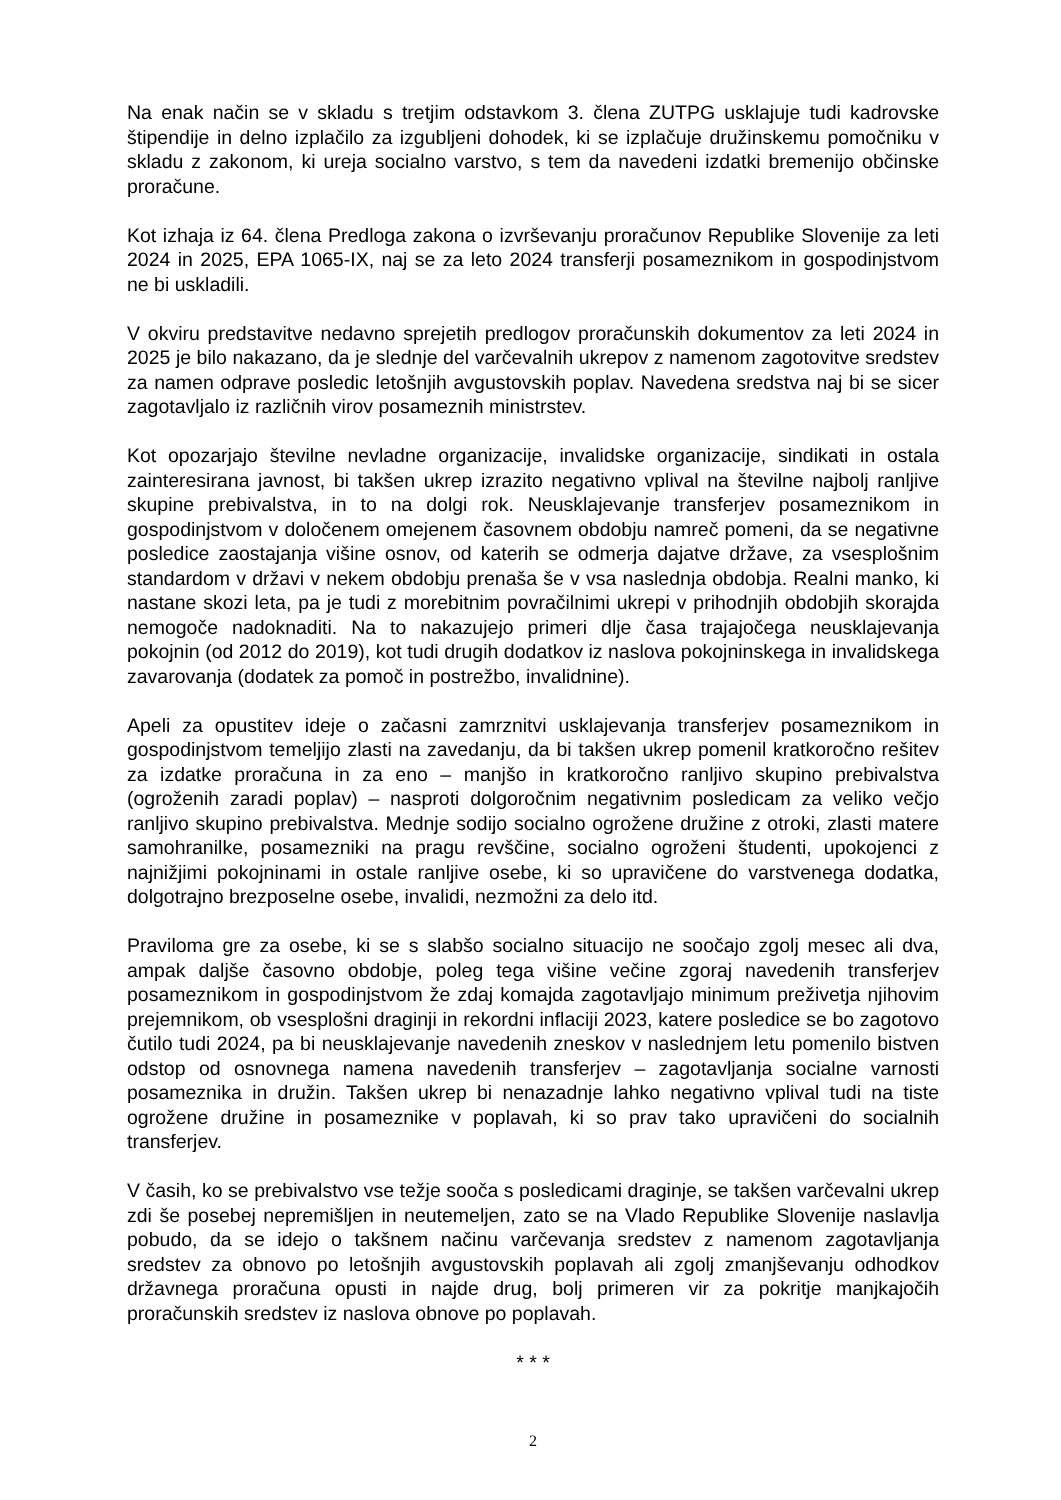Na enak način se v skladu s tretjim odstavkom 3. člena ZUTPG usklajuje tudi kadrovske štipendije in delno izplačilo za izgubljeni dohodek, ki se izplačuje družinskemu pomočniku v skladu z zakonom, ki ureja socialno varstvo, s tem da navedeni izdatki bremenijo občinske proračune.
Kot izhaja iz 64. člena Predloga zakona o izvrševanju proračunov Republike Slovenije za leti 2024 in 2025, EPA 1065-IX, naj se za leto 2024 transferji posameznikom in gospodinjstvom ne bi uskladili.
V okviru predstavitve nedavno sprejetih predlogov proračunskih dokumentov za leti 2024 in 2025 je bilo nakazano, da je slednje del varčevalnih ukrepov z namenom zagotovitve sredstev za namen odprave posledic letošnjih avgustovskih poplav. Navedena sredstva naj bi se sicer zagotavljalo iz različnih virov posameznih ministrstev.
Kot opozarjajo številne nevladne organizacije, invalidske organizacije, sindikati in ostala zainteresirana javnost, bi takšen ukrep izrazito negativno vplival na številne najbolj ranljive skupine prebivalstva, in to na dolgi rok. Neusklajevanje transferjev posameznikom in gospodinjstvom v določenem omejenem časovnem obdobju namreč pomeni, da se negativne posledice zaostajanja višine osnov, od katerih se odmerja dajatve države, za vsesplošnim standardom v državi v nekem obdobju prenaša še v vsa naslednja obdobja. Realni manko, ki nastane skozi leta, pa je tudi z morebitnim povračilnimi ukrepi v prihodnjih obdobjih skorajda nemogoče nadoknaditi. Na to nakazujejo primeri dlje časa trajajočega neusklajevanja pokojnin (od 2012 do 2019), kot tudi drugih dodatkov iz naslova pokojninskega in invalidskega zavarovanja (dodatek za pomoč in postrežbo, invalidnine).
Apeli za opustitev ideje o začasni zamrznitvi usklajevanja transferjev posameznikom in gospodinjstvom temeljijo zlasti na zavedanju, da bi takšen ukrep pomenil kratkoročno rešitev za izdatke proračuna in za eno – manjšo in kratkoročno ranljivo skupino prebivalstva (ogroženih zaradi poplav) – nasproti dolgoročnim negativnim posledicam za veliko večjo ranljivo skupino prebivalstva. Mednje sodijo socialno ogrožene družine z otroki, zlasti matere samohranilke, posamezniki na pragu revščine, socialno ogroženi študenti, upokojenci z najnižjimi pokojninami in ostale ranljive osebe, ki so upravičene do varstvenega dodatka, dolgotrajno brezposelne osebe, invalidi, nezmožni za delo itd.
Praviloma gre za osebe, ki se s slabšo socialno situacijo ne soočajo zgolj mesec ali dva, ampak daljše časovno obdobje, poleg tega višine večine zgoraj navedenih transferjev posameznikom in gospodinjstvom že zdaj komajda zagotavljajo minimum preživetja njihovim prejemnikom, ob vsesplošni draginji in rekordni inflaciji 2023, katere posledice se bo zagotovo čutilo tudi 2024, pa bi neusklajevanje navedenih zneskov v naslednjem letu pomenilo bistven odstop od osnovnega namena navedenih transferjev – zagotavljanja socialne varnosti posameznika in družin. Takšen ukrep bi nenazadnje lahko negativno vplival tudi na tiste ogrožene družine in posameznike v poplavah, ki so prav tako upravičeni do socialnih transferjev.
V časih, ko se prebivalstvo vse težje sooča s posledicami draginje, se takšen varčevalni ukrep zdi še posebej nepremišljen in neutemeljen, zato se na Vlado Republike Slovenije naslavlja pobudo, da se idejo o takšnem načinu varčevanja sredstev z namenom zagotavljanja sredstev za obnovo po letošnjih avgustovskih poplavah ali zgolj zmanjševanju odhodkov državnega proračuna opusti in najde drug, bolj primeren vir za pokritje manjkajočih proračunskih sredstev iz naslova obnove po poplavah.
* * *
2